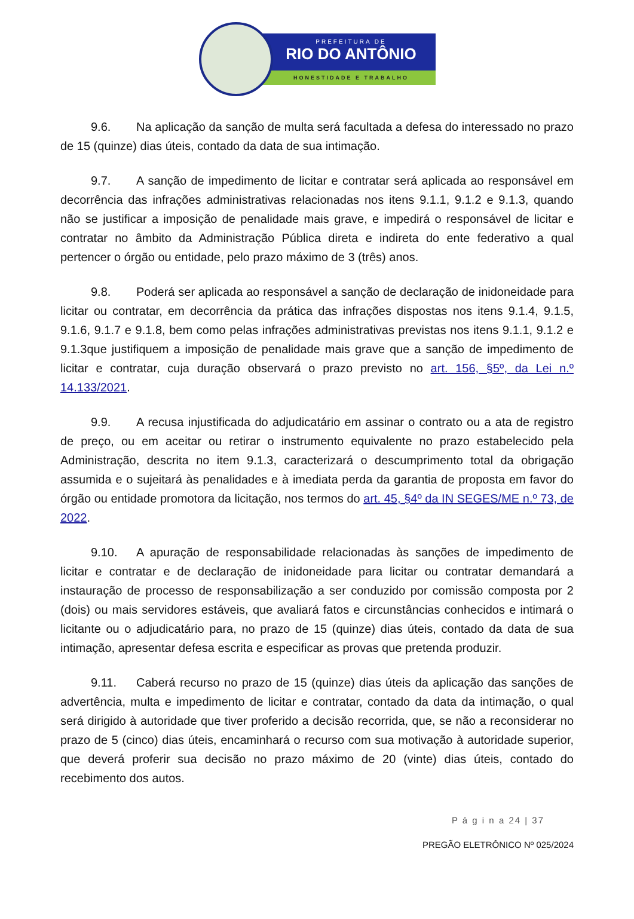PREFEITURA DE
RIO DO ANTÔNIO
HONESTIDADE E TRABALHO
9.6. Na aplicação da sanção de multa será facultada a defesa do interessado no prazo de 15 (quinze) dias úteis, contado da data de sua intimação.
9.7. A sanção de impedimento de licitar e contratar será aplicada ao responsável em decorrência das infrações administrativas relacionadas nos itens 9.1.1, 9.1.2 e 9.1.3, quando não se justificar a imposição de penalidade mais grave, e impedirá o responsável de licitar e contratar no âmbito da Administração Pública direta e indireta do ente federativo a qual pertencer o órgão ou entidade, pelo prazo máximo de 3 (três) anos.
9.8. Poderá ser aplicada ao responsável a sanção de declaração de inidoneidade para licitar ou contratar, em decorrência da prática das infrações dispostas nos itens 9.1.4, 9.1.5, 9.1.6, 9.1.7 e 9.1.8, bem como pelas infrações administrativas previstas nos itens 9.1.1, 9.1.2 e 9.1.3que justifiquem a imposição de penalidade mais grave que a sanção de impedimento de licitar e contratar, cuja duração observará o prazo previsto no art. 156, §5º, da Lei n.º 14.133/2021.
9.9. A recusa injustificada do adjudicatário em assinar o contrato ou a ata de registro de preço, ou em aceitar ou retirar o instrumento equivalente no prazo estabelecido pela Administração, descrita no item 9.1.3, caracterizará o descumprimento total da obrigação assumida e o sujeitará às penalidades e à imediata perda da garantia de proposta em favor do órgão ou entidade promotora da licitação, nos termos do art. 45, §4º da IN SEGES/ME n.º 73, de 2022.
9.10. A apuração de responsabilidade relacionadas às sanções de impedimento de licitar e contratar e de declaração de inidoneidade para licitar ou contratar demandará a instauração de processo de responsabilização a ser conduzido por comissão composta por 2 (dois) ou mais servidores estáveis, que avaliará fatos e circunstâncias conhecidos e intimará o licitante ou o adjudicatário para, no prazo de 15 (quinze) dias úteis, contado da data de sua intimação, apresentar defesa escrita e especificar as provas que pretenda produzir.
9.11. Caberá recurso no prazo de 15 (quinze) dias úteis da aplicação das sanções de advertência, multa e impedimento de licitar e contratar, contado da data da intimação, o qual será dirigido à autoridade que tiver proferido a decisão recorrida, que, se não a reconsiderar no prazo de 5 (cinco) dias úteis, encaminhará o recurso com sua motivação à autoridade superior, que deverá proferir sua decisão no prazo máximo de 20 (vinte) dias úteis, contado do recebimento dos autos.
P á g i n a 24 | 37
PREGÃO ELETRÔNICO Nº 025/2024